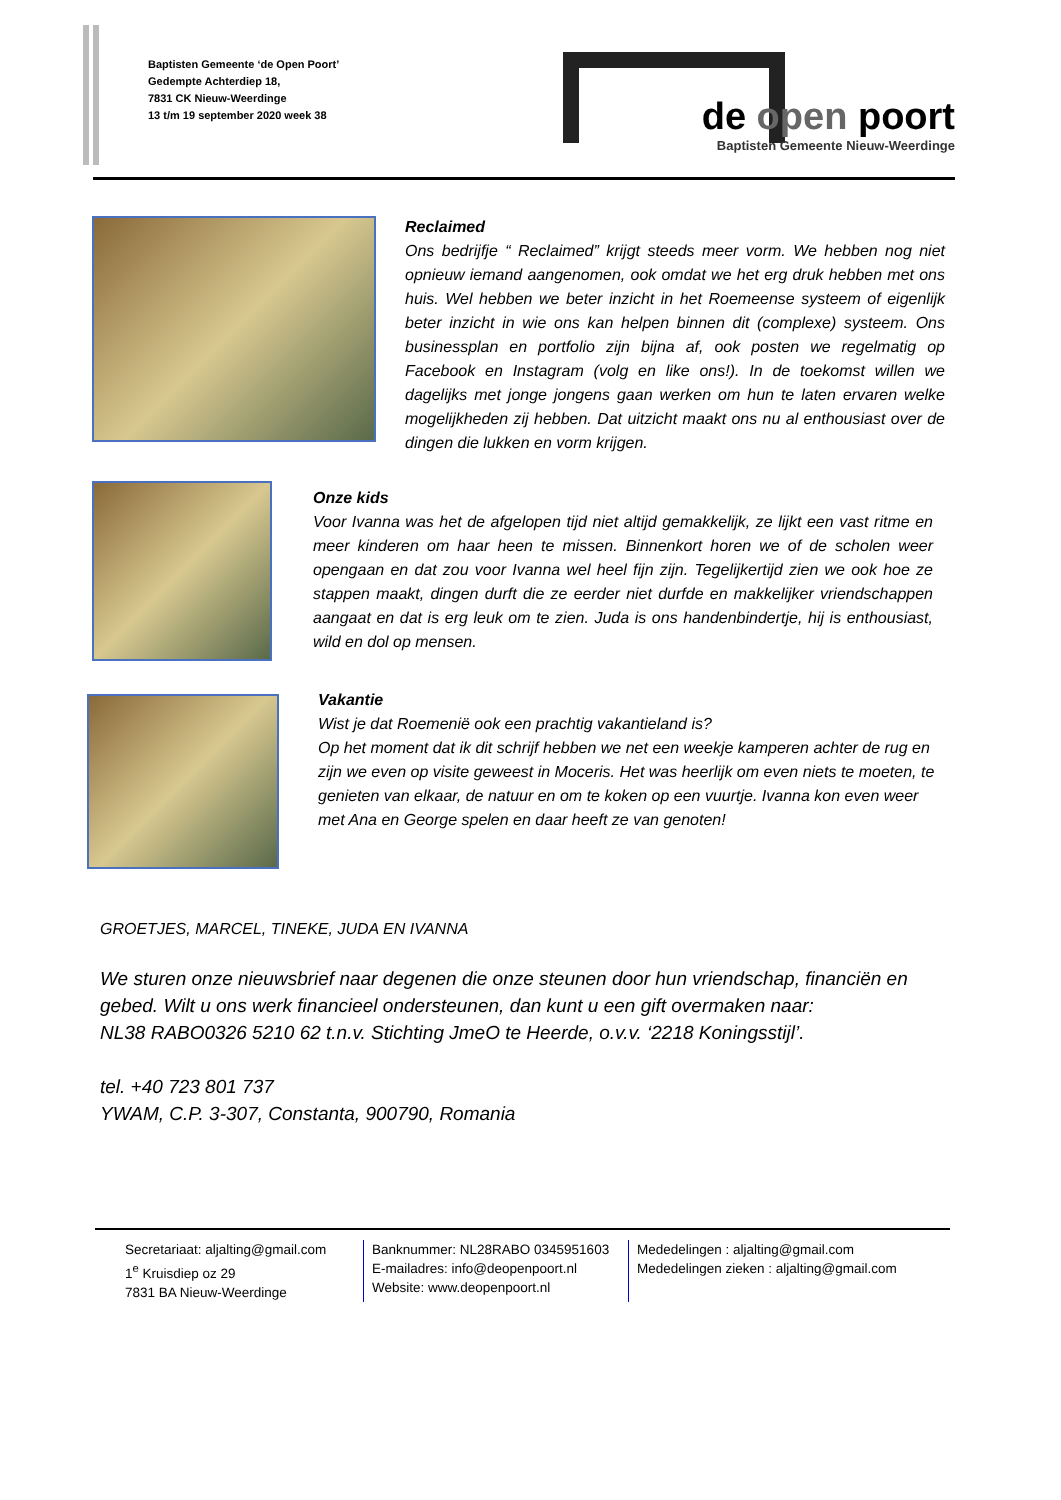Baptisten Gemeente ‘de Open Poort’
Gedempte Achterdiep 18,
7831 CK Nieuw-Weerdinge
13 t/m 19 september 2020 week 38
de open poort
Baptisten Gemeente Nieuw-Weerdinge
Reclaimed
Ons bedrijfje “ Reclaimed” krijgt steeds meer vorm. We hebben nog niet opnieuw iemand aangenomen, ook omdat we het erg druk hebben met ons huis. Wel hebben we beter inzicht in het Roemeense systeem of eigenlijk beter inzicht in wie ons kan helpen binnen dit (complexe) systeem. Ons businessplan en portfolio zijn bijna af, ook posten we regelmatig op Facebook en Instagram (volg en like ons!). In de toekomst willen we dagelijks met jonge jongens gaan werken om hun te laten ervaren welke mogelijkheden zij hebben. Dat uitzicht maakt ons nu al enthousiast over de dingen die lukken en vorm krijgen.
Onze kids
Voor Ivanna was het de afgelopen tijd niet altijd gemakkelijk, ze lijkt een vast ritme en meer kinderen om haar heen te missen. Binnenkort horen we of de scholen weer opengaan en dat zou voor Ivanna wel heel fijn zijn. Tegelijkertijd zien we ook hoe ze stappen maakt, dingen durft die ze eerder niet durfde en makkelijker vriendschappen aangaat en dat is erg leuk om te zien. Juda is ons handenbindertje, hij is enthousiast, wild en dol op mensen.
Vakantie
Wist je dat Roemenië ook een prachtig vakantieland is?
Op het moment dat ik dit schrijf hebben we net een weekje kamperen achter de rug en zijn we even op visite geweest in Moceris. Het was heerlijk om even niets te moeten, te genieten van elkaar, de natuur en om te koken op een vuurtje. Ivanna kon even weer met Ana en George spelen en daar heeft ze van genoten!
GROETJES, MARCEL, TINEKE, JUDA EN IVANNA
We sturen onze nieuwsbrief naar degenen die onze steunen door hun vriendschap, financiën en gebed. Wilt u ons werk financieel ondersteunen, dan kunt u een gift overmaken naar:
NL38 RABO0326 5210 62 t.n.v. Stichting JmeO te Heerde, o.v.v. ‘2218 Koningsstijl’.
tel. +40 723 801 737
YWAM, C.P. 3-307, Constanta, 900790, Romania
Secretariaat: aljalting@gmail.com
1<sup>e</sup> Kruisdiep oz 29
7831 BA Nieuw-Weerdinge
Banknummer: NL28RABO 0345951603
E-mailadres: info@deopenpoort.nl
Website: www.deopenpoort.nl
Mededelingen : aljalting@gmail.com
Mededelingen zieken : aljalting@gmail.com